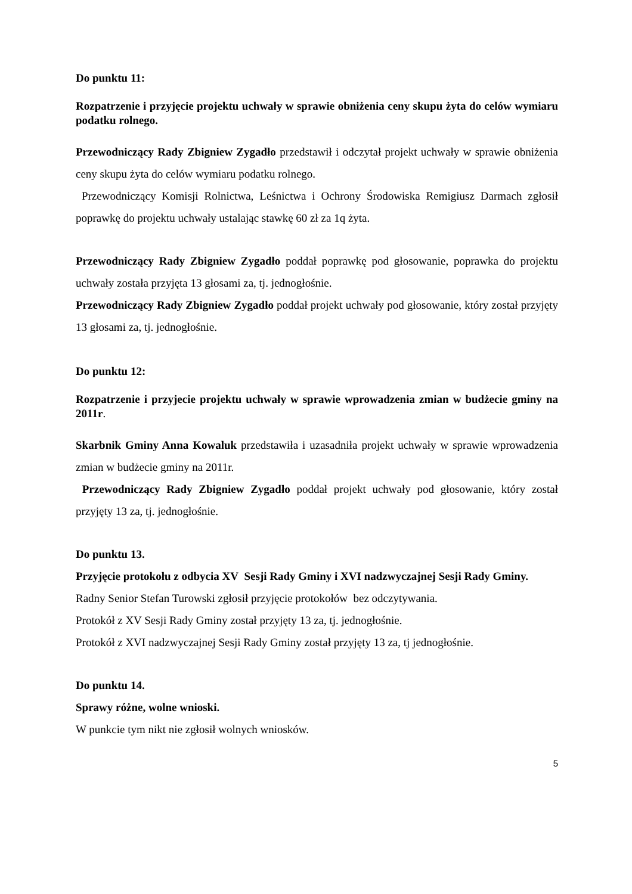Do punktu 11:
Rozpatrzenie i przyjęcie projektu uchwały w sprawie obniżenia ceny skupu żyta do celów wymiaru podatku rolnego.
Przewodniczący Rady Zbigniew Zygadło przedstawił i odczytał projekt uchwały w sprawie obniżenia ceny skupu żyta do celów wymiaru podatku rolnego.
Przewodniczący Komisji Rolnictwa, Leśnictwa i Ochrony Środowiska Remigiusz Darmach zgłosił poprawkę do projektu uchwały ustalając stawkę 60 zł za 1q żyta.
Przewodniczący Rady Zbigniew Zygadło poddał poprawkę pod głosowanie, poprawka do projektu uchwały została przyjęta 13 głosami za, tj. jednogłośnie.
Przewodniczący Rady Zbigniew Zygadło poddał projekt uchwały pod głosowanie, który został przyjęty 13 głosami za, tj. jednogłośnie.
Do punktu 12:
Rozpatrzenie i przyjecie projektu uchwały w sprawie wprowadzenia zmian w budżecie gminy na 2011r.
Skarbnik Gminy Anna Kowaluk przedstawiła i uzasadniła projekt uchwały w sprawie wprowadzenia zmian w budżecie gminy na 2011r.
Przewodniczący Rady Zbigniew Zygadło poddał projekt uchwały pod głosowanie, który został przyjęty 13 za, tj. jednogłośnie.
Do punktu 13.
Przyjęcie protokołu z odbycia XV Sesji Rady Gminy i XVI nadzwyczajnej Sesji Rady Gminy.
Radny Senior Stefan Turowski zgłosił przyjęcie protokołów bez odczytywania.
Protokół z XV Sesji Rady Gminy został przyjęty 13 za, tj. jednogłośnie.
Protokół z XVI nadzwyczajnej Sesji Rady Gminy został przyjęty 13 za, tj jednogłośnie.
Do punktu 14.
Sprawy różne, wolne wnioski.
W punkcie tym nikt nie zgłosił wolnych wniosków.
5